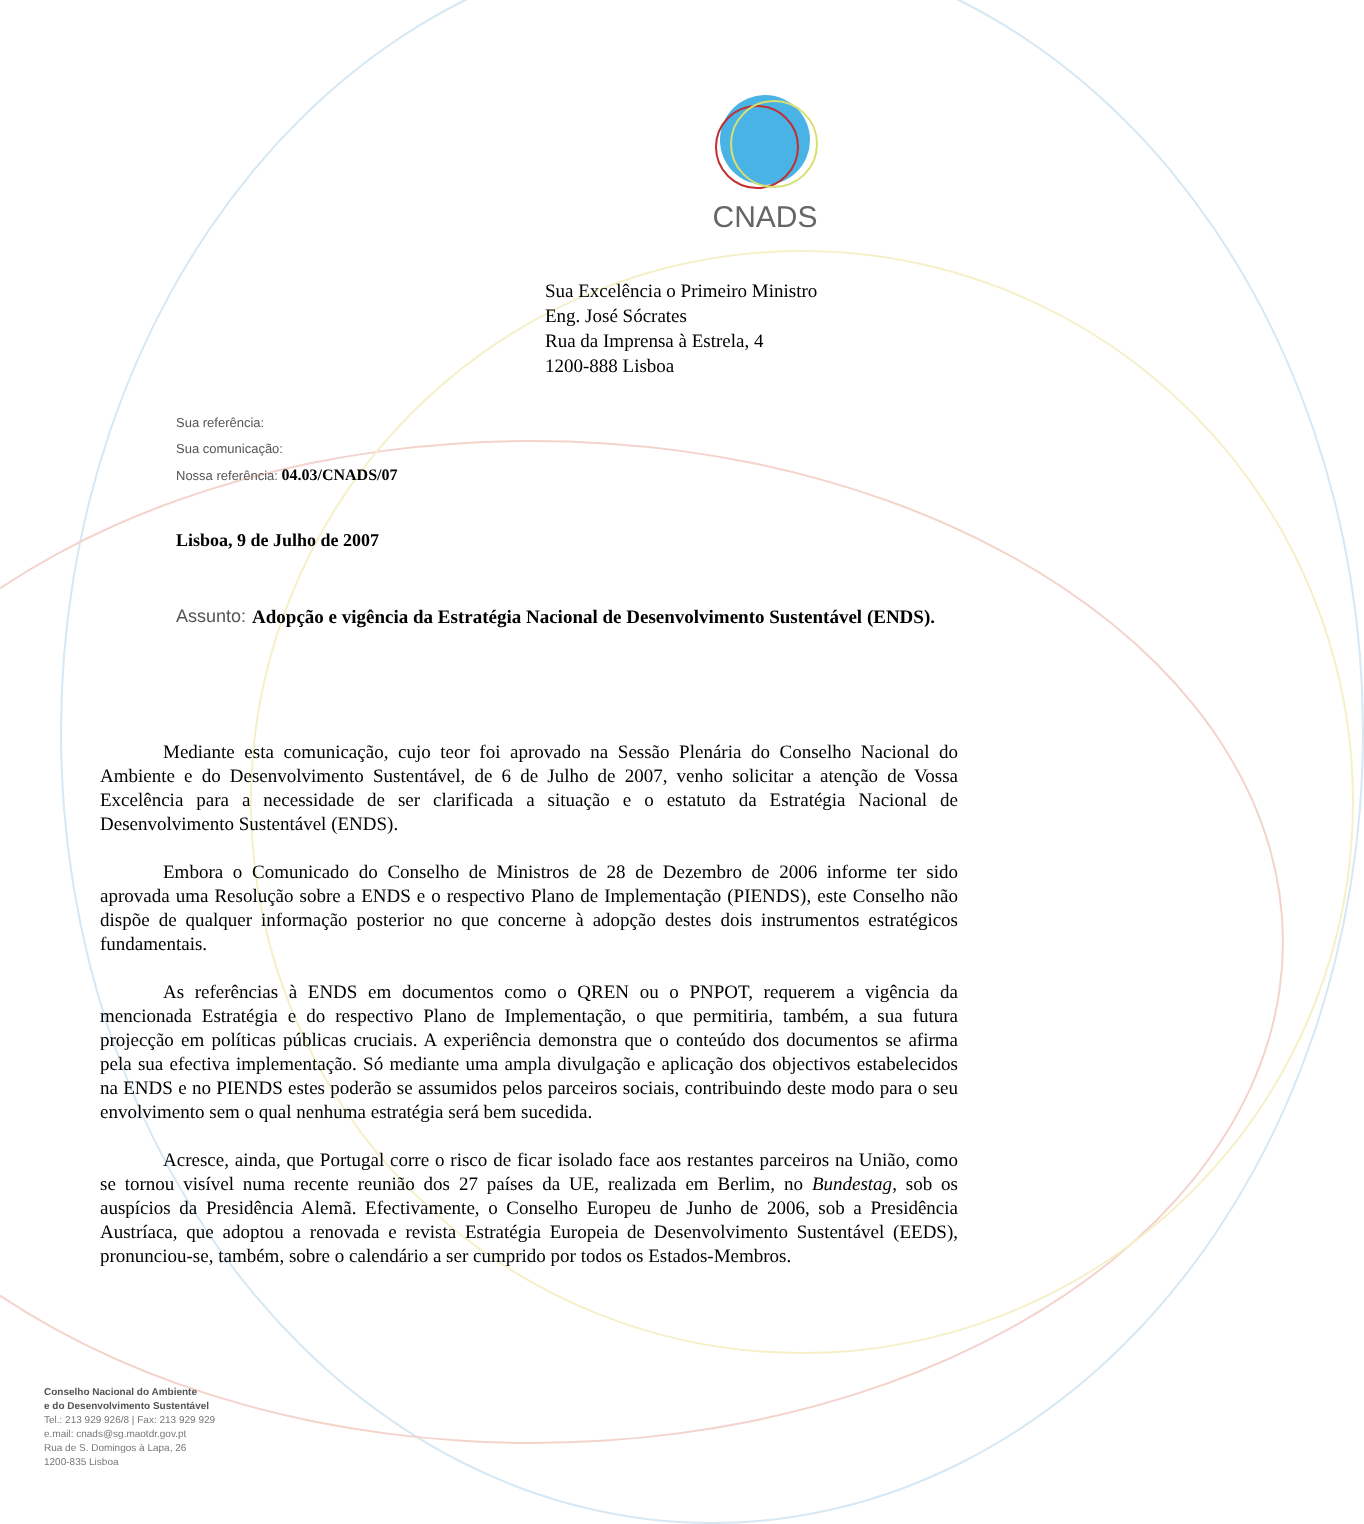CNADS
Sua Excelência o Primeiro Ministro
Eng. José Sócrates
Rua da Imprensa à Estrela, 4
1200-888 Lisboa
Sua referência:
Sua comunicação:
Nossa referência: 04.03/CNADS/07
Lisboa, 9 de Julho de 2007
Assunto: Adopção e vigência da Estratégia Nacional de Desenvolvimento Sustentável (ENDS).
Mediante esta comunicação, cujo teor foi aprovado na Sessão Plenária do Conselho Nacional do Ambiente e do Desenvolvimento Sustentável, de 6 de Julho de 2007, venho solicitar a atenção de Vossa Excelência para a necessidade de ser clarificada a situação e o estatuto da Estratégia Nacional de Desenvolvimento Sustentável (ENDS).
Embora o Comunicado do Conselho de Ministros de 28 de Dezembro de 2006 informe ter sido aprovada uma Resolução sobre a ENDS e o respectivo Plano de Implementação (PIENDS), este Conselho não dispõe de qualquer informação posterior no que concerne à adopção destes dois instrumentos estratégicos fundamentais.
As referências à ENDS em documentos como o QREN ou o PNPOT, requerem a vigência da mencionada Estratégia e do respectivo Plano de Implementação, o que permitiria, também, a sua futura projecção em políticas públicas cruciais. A experiência demonstra que o conteúdo dos documentos se afirma pela sua efectiva implementação. Só mediante uma ampla divulgação e aplicação dos objectivos estabelecidos na ENDS e no PIENDS estes poderão se assumidos pelos parceiros sociais, contribuindo deste modo para o seu envolvimento sem o qual nenhuma estratégia será bem sucedida.
Acresce, ainda, que Portugal corre o risco de ficar isolado face aos restantes parceiros na União, como se tornou visível numa recente reunião dos 27 países da UE, realizada em Berlim, no Bundestag, sob os auspícios da Presidência Alemã. Efectivamente, o Conselho Europeu de Junho de 2006, sob a Presidência Austríaca, que adoptou a renovada e revista Estratégia Europeia de Desenvolvimento Sustentável (EEDS), pronunciou-se, também, sobre o calendário a ser cumprido por todos os Estados-Membros.
Conselho Nacional do Ambiente
e do Desenvolvimento Sustentável
Tel.: 213 929 926/8 | Fax: 213 929 929
e.mail: cnads@sg.maotdr.gov.pt
Rua de S. Domingos à Lapa, 26
1200-835 Lisboa